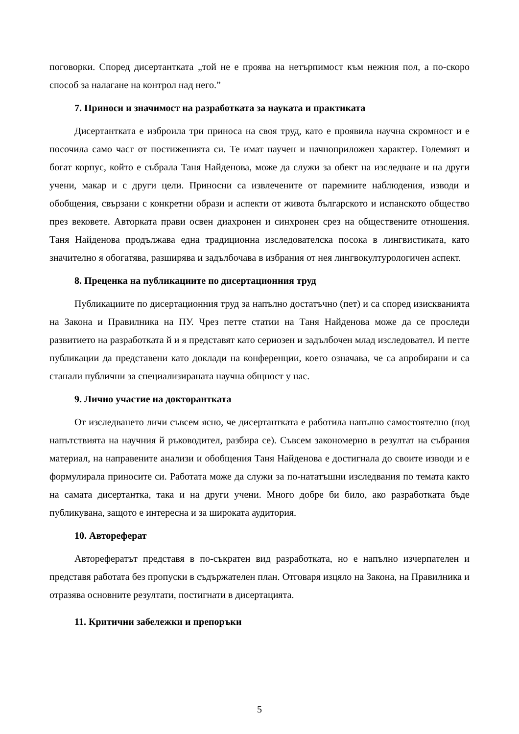поговорки. Според дисертантката „той не е проява на нетърпимост към нежния пол, а по-скоро способ за налагане на контрол над него.”
7. Приноси и значимост на разработката за науката и практиката
Дисертантката е изброила три приноса на своя труд, като е проявила научна скромност и е посочила само част от постиженията си. Те имат научен и начноприложен характер. Големият и богат корпус, който е събрала Таня Найденова, може да служи за обект на изследване и на други учени, макар и с други цели. Приносни са извлечените от паремиите наблюдения, изводи и обобщения, свързани с конкретни образи и аспекти от живота българското и испанското общество през вековете. Авторката прави освен диахронен и синхронен срез на обществените отношения. Таня Найденова продължава една традиционна изследователска посока в лингвистиката, като значително я обогатява, разширява и задълбочава в избрания от нея лингвокултурологичен аспект.
8. Преценка на публикациите по дисертационния труд
Публикациите по дисертационния труд за напълно достатъчно (пет) и са според изискванията на Закона и Правилника на ПУ. Чрез петте статии на Таня Найденова може да се проследи развитието на разработката й и я представят като сериозен и задълбочен млад изследовател. И петте публикации да представени като доклади на конференции, което означава, че са апробирани и са станали публични за специализираната научна общност у нас.
9. Лично участие на докторантката
От изследването личи съвсем ясно, че дисертантката е работила напълно самостоятелно (под напътствията на научния й ръководител, разбира се). Съвсем закономерно в резултат на събрания материал, на направените анализи и обобщения Таня Найденова е достигнала до своите изводи и е формулирала приносите си. Работата може да служи за по-нататъшни изследвания по темата както на самата дисертантка, така и на други учени. Много добре би било, ако разработката бъде публикувана, защото е интересна и за широката аудитория.
10. Автореферат
Авторефератът представя в по-съкратен вид разработката, но е напълно изчерпателен и представя работата без пропуски в съдържателен план. Отговаря изцяло на Закона, на Правилника и отразява основните резултати, постигнати в дисертацията.
11. Критични забележки и препоръки
5